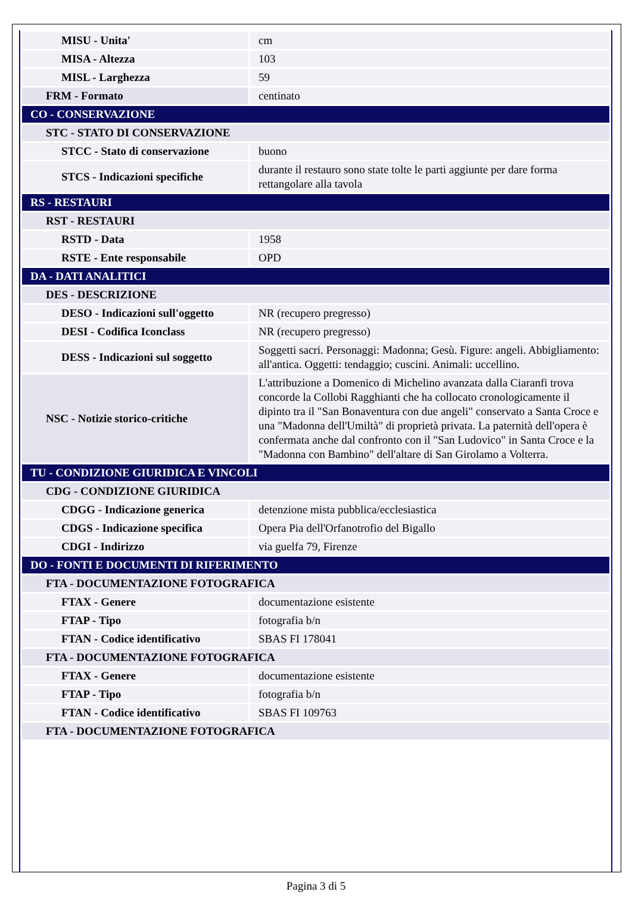| MISU - Unita' | cm |
| MISA - Altezza | 103 |
| MISL - Larghezza | 59 |
| FRM - Formato | centinato |
| CO - CONSERVAZIONE | |
| STC - STATO DI CONSERVAZIONE | |
| STCC - Stato di conservazione | buono |
| STCS - Indicazioni specifiche | durante il restauro sono state tolte le parti aggiunte per dare forma rettangolare alla tavola |
| RS - RESTAURI | |
| RST - RESTAURI | |
| RSTD - Data | 1958 |
| RSTE - Ente responsabile | OPD |
| DA - DATI ANALITICI | |
| DES - DESCRIZIONE | |
| DESO - Indicazioni sull'oggetto | NR (recupero pregresso) |
| DESI - Codifica Iconclass | NR (recupero pregresso) |
| DESS - Indicazioni sul soggetto | Soggetti sacri. Personaggi: Madonna; Gesù. Figure: angeli. Abbigliamento: all'antica. Oggetti: tendaggio; cuscini. Animali: uccellino. |
| NSC - Notizie storico-critiche | L'attribuzione a Domenico di Michelino avanzata dalla Ciaranfi trova concorde la Collobi Ragghianti che ha collocato cronologicamente il dipinto tra il "San Bonaventura con due angeli" conservato a Santa Croce e una "Madonna dell'Umiltà" di proprietà privata. La paternità dell'opera è confermata anche dal confronto con il "San Ludovico" in Santa Croce e la "Madonna con Bambino" dell'altare di San Girolamo a Volterra. |
| TU - CONDIZIONE GIURIDICA E VINCOLI | |
| CDG - CONDIZIONE GIURIDICA | |
| CDGG - Indicazione generica | detenzione mista pubblica/ecclesiastica |
| CDGS - Indicazione specifica | Opera Pia dell'Orfanotrofio del Bigallo |
| CDGI - Indirizzo | via guelfa 79, Firenze |
| DO - FONTI E DOCUMENTI DI RIFERIMENTO | |
| FTA - DOCUMENTAZIONE FOTOGRAFICA | |
| FTAX - Genere | documentazione esistente |
| FTAP - Tipo | fotografia b/n |
| FTAN - Codice identificativo | SBAS FI 178041 |
| FTA - DOCUMENTAZIONE FOTOGRAFICA | |
| FTAX - Genere | documentazione esistente |
| FTAP - Tipo | fotografia b/n |
| FTAN - Codice identificativo | SBAS FI 109763 |
| FTA - DOCUMENTAZIONE FOTOGRAFICA | |
Pagina 3 di 5